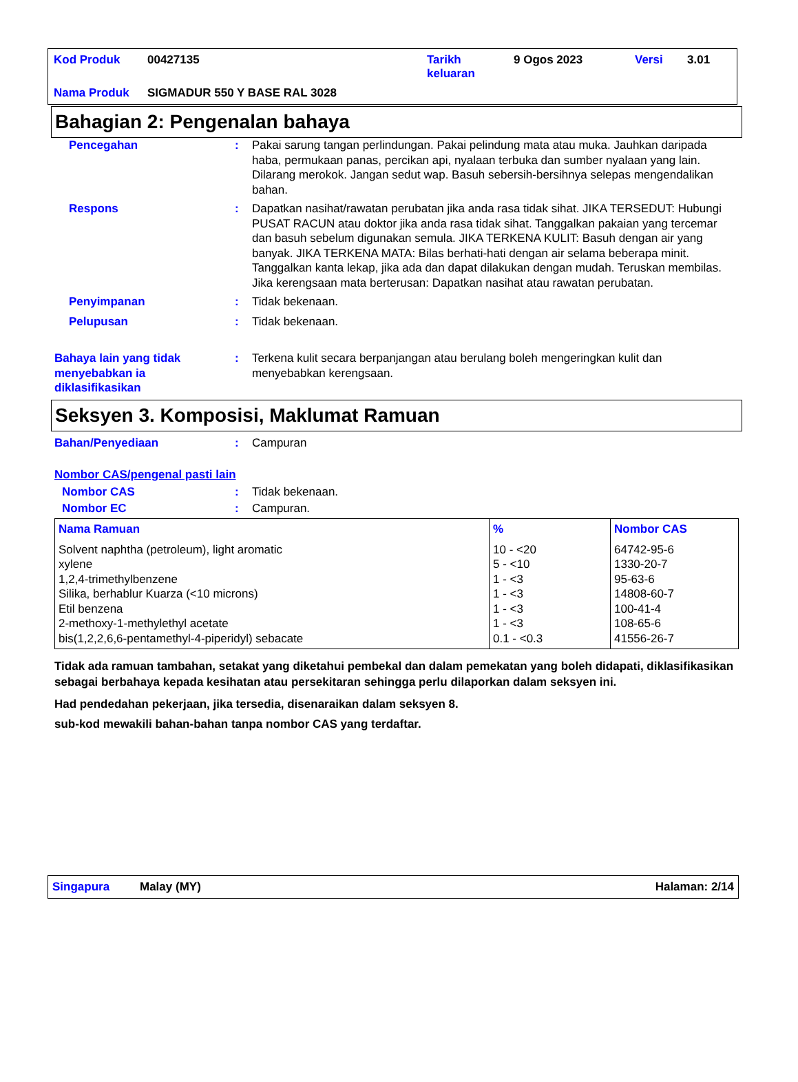| Kod Produk | 00427135 | Tarikh keluaran | 9 Ogos 2023 | Versi | 3.01 |
| Nama Produk | SIGMADUR 550 Y BASE RAL 3028 | | | | |
Bahagian 2: Pengenalan bahaya
Pencegahan : Pakai sarung tangan perlindungan. Pakai pelindung mata atau muka. Jauhkan daripada haba, permukaan panas, percikan api, nyalaan terbuka dan sumber nyalaan yang lain. Dilarang merokok. Jangan sedut wap. Basuh sebersih-bersihnya selepas mengendalikan bahan.
Respons : Dapatkan nasihat/rawatan perubatan jika anda rasa tidak sihat. JIKA TERSEDUT: Hubungi PUSAT RACUN atau doktor jika anda rasa tidak sihat. Tanggalkan pakaian yang tercemar dan basuh sebelum digunakan semula. JIKA TERKENA KULIT: Basuh dengan air yang banyak. JIKA TERKENA MATA: Bilas berhati-hati dengan air selama beberapa minit. Tanggalkan kanta lekap, jika ada dan dapat dilakukan dengan mudah. Teruskan membilas. Jika kerengsaan mata berterusan: Dapatkan nasihat atau rawatan perubatan.
Penyimpanan : Tidak bekenaan.
Pelupusan : Tidak bekenaan.
Bahaya lain yang tidak menyebabkan ia diklasifikasikan
: Terkena kulit secara berpanjangan atau berulang boleh mengeringkan kulit dan menyebabkan kerengsaan.
Seksyen 3. Komposisi, Maklumat Ramuan
Bahan/Penyediaan : Campuran
Nombor CAS/pengenal pasti lain
Nombor CAS : Tidak bekenaan.
Nombor EC : Campuran.
| Nama Ramuan | % | Nombor CAS |
| --- | --- | --- |
| Solvent naphtha (petroleum), light aromatic xylene 1,2,4-trimethylbenzene Silika, berhablur Kuarza (<10 microns) Etil benzena 2-methoxy-1-methylethyl acetate bis(1,2,2,6,6-pentamethyl-4-piperidyl) sebacate | 10 - <20 5 - <10 1 - <3 1 - <3 1 - <3 1 - <3 0.1 - <0.3 | 64742-95-6 1330-20-7 95-63-6 14808-60-7 100-41-4 108-65-6 41556-26-7 |
Tidak ada ramuan tambahan, setakat yang diketahui pembekal dan dalam pemekatan yang boleh didapati, diklasifikasikan sebagai berbahaya kepada kesihatan atau persekitaran sehingga perlu dilaporkan dalam seksyen ini.
Had pendedahan pekerjaan, jika tersedia, disenaraikan dalam seksyen 8.
sub-kod mewakili bahan-bahan tanpa nombor CAS yang terdaftar.
Singapura Malay (MY) Halaman: 2/14